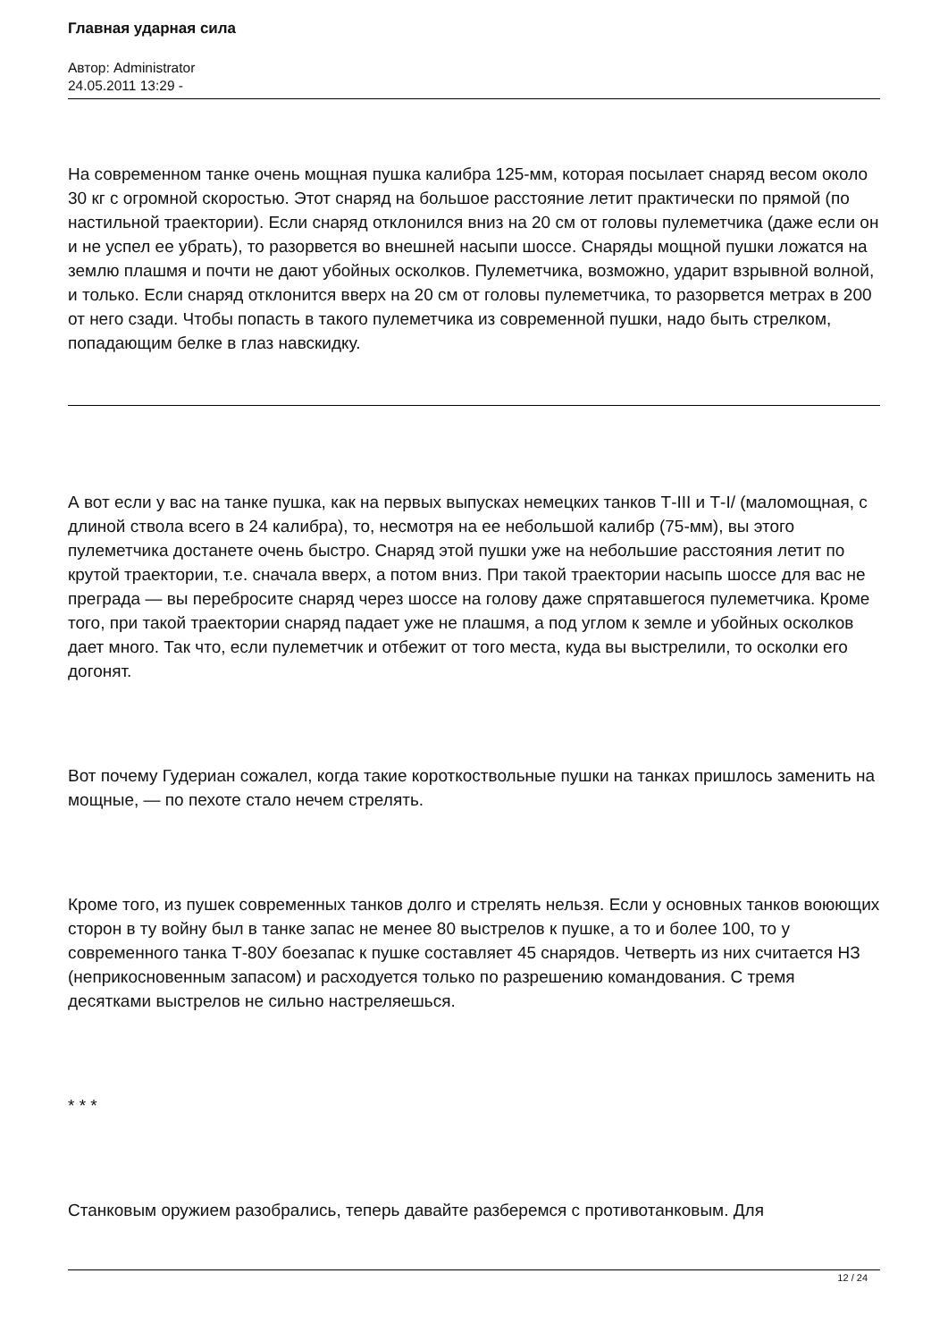Главная ударная сила
Автор: Administrator
24.05.2011 13:29 -
На современном танке очень мощная пушка калибра 125-мм, которая посылает снаряд весом около 30 кг с огромной скоростью. Этот снаряд на большое расстояние летит практически по прямой (по настильной траектории). Если снаряд отклонился вниз на 20 см от головы пулеметчика (даже если он и не успел ее убрать), то разорвется во внешней насыпи шоссе. Снаряды мощной пушки ложатся на землю плашмя и почти не дают убойных осколков. Пулеметчика, возможно, ударит взрывной волной, и только. Если снаряд отклонится вверх на 20 см от головы пулеметчика, то разорвется метрах в 200 от него сзади. Чтобы попасть в такого пулеметчика из современной пушки, надо быть стрелком, попадающим белке в глаз навскидку.
А вот если у вас на танке пушка, как на первых выпусках немецких танков Т-III и Т-I/ (маломощная, с длиной ствола всего в 24 калибра), то, несмотря на ее небольшой калибр (75-мм), вы этого пулеметчика достанете очень быстро. Снаряд этой пушки уже на небольшие расстояния летит по крутой траектории, т.е. сначала вверх, а потом вниз. При такой траектории насыпь шоссе для вас не преграда — вы перебросите снаряд через шоссе на голову даже спрятавшегося пулеметчика. Кроме того, при такой траектории снаряд падает уже не плашмя, а под углом к земле и убойных осколков дает много. Так что, если пулеметчик и отбежит от того места, куда вы выстрелили, то осколки его догонят.
Вот почему Гудериан сожалел, когда такие короткоствольные пушки на танках пришлось заменить на мощные, — по пехоте стало нечем стрелять.
Кроме того, из пушек современных танков долго и стрелять нельзя. Если у основных танков воюющих сторон в ту войну был в танке запас не менее 80 выстрелов к пушке, а то и более 100, то у современного танка Т-80У боезапас к пушке составляет 45 снарядов. Четверть из них считается НЗ (неприкосновенным запасом) и расходуется только по разрешению командования. С тремя десятками выстрелов не сильно настреляешься.
* * *
Станковым оружием разобрались, теперь давайте разберемся с противотанковым. Для
12 / 24